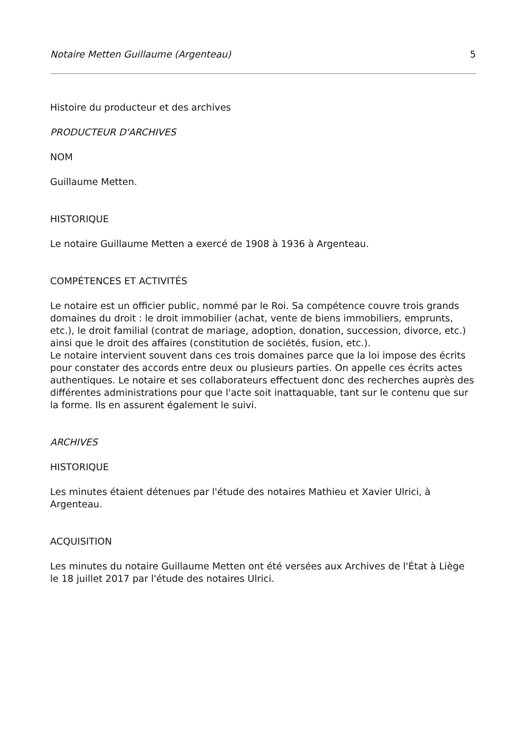Notaire Metten Guillaume (Argenteau) 5
Histoire du producteur et des archives
PRODUCTEUR D'ARCHIVES
NOM
Guillaume Metten.
HISTORIQUE
Le notaire Guillaume Metten a exercé de 1908 à 1936 à Argenteau.
COMPÉTENCES ET ACTIVITÉS
Le notaire est un officier public, nommé par le Roi. Sa compétence couvre trois grands domaines du droit : le droit immobilier (achat, vente de biens immobiliers, emprunts, etc.), le droit familial (contrat de mariage, adoption, donation, succession, divorce, etc.) ainsi que le droit des affaires (constitution de sociétés, fusion, etc.).
Le notaire intervient souvent dans ces trois domaines parce que la loi impose des écrits pour constater des accords entre deux ou plusieurs parties. On appelle ces écrits actes authentiques. Le notaire et ses collaborateurs effectuent donc des recherches auprès des différentes administrations pour que l'acte soit inattaquable, tant sur le contenu que sur la forme. Ils en assurent également le suivi.
ARCHIVES
HISTORIQUE
Les minutes étaient détenues par l'étude des notaires Mathieu et Xavier Ulrici, à Argenteau.
ACQUISITION
Les minutes du notaire Guillaume Metten ont été versées aux Archives de l'État à Liège le 18 juillet 2017 par l'étude des notaires Ulrici.